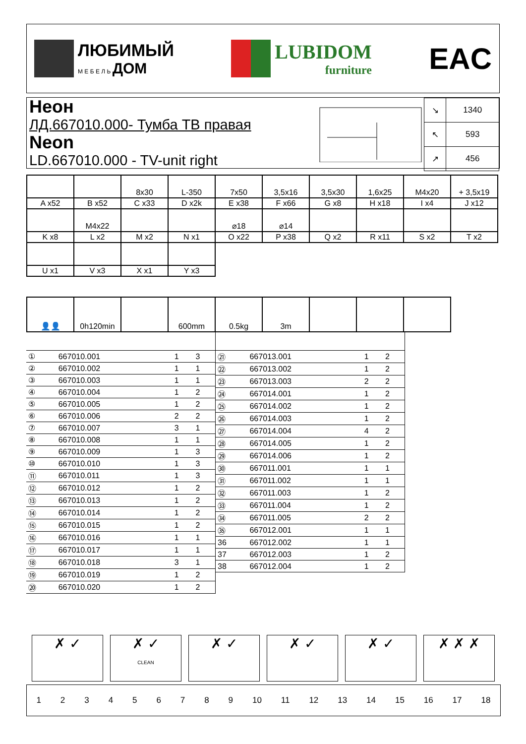ЛЮБИМЫЙ
М Е Б Е Л Ь ДОМ
LUBIDOM
furniture
EAC
Неон
ЛД.667010.000- Тумба ТВ правая
Neon
LD.667010.000 - TV-unit right
| ↘ | 1340 |
| ↖ | 593 |
| ↗ | 456 |
| | | 8x30 | L-350 | 7x50 | 3,5x16 | 3,5x30 | 1,6x25 | M4x20 | + 3,5x19 |
| A x52 | B x52 | C x33 | D x2k | E x38 | F x66 | G x8 | H x18 | I x4 | J x12 |
| | M4x22 | | | ⌀18 | ⌀14 | | | | |
| K x8 | L x2 | M x2 | N x1 | O x22 | P x38 | Q x2 | R x11 | S x2 | T x2 |
| U x1 | V x3 | X x1 | Y x3 | | | | | | |
| 👤👤 | 0h120min | | 600mm | 0.5kg | 3m | | | |
| ① | 667010.001 | 1 | 3 |
| ② | 667010.002 | 1 | 1 |
| ③ | 667010.003 | 1 | 1 |
| ④ | 667010.004 | 1 | 2 |
| ⑤ | 667010.005 | 1 | 2 |
| ⑥ | 667010.006 | 2 | 2 |
| ⑦ | 667010.007 | 3 | 1 |
| ⑧ | 667010.008 | 1 | 1 |
| ⑨ | 667010.009 | 1 | 3 |
| ⑩ | 667010.010 | 1 | 3 |
| ⑪ | 667010.011 | 1 | 3 |
| ⑫ | 667010.012 | 1 | 2 |
| ⑬ | 667010.013 | 1 | 2 |
| ⑭ | 667010.014 | 1 | 2 |
| ⑮ | 667010.015 | 1 | 2 |
| ⑯ | 667010.016 | 1 | 1 |
| ⑰ | 667010.017 | 1 | 1 |
| ⑱ | 667010.018 | 3 | 1 |
| ⑲ | 667010.019 | 1 | 2 |
| ⑳ | 667010.020 | 1 | 2 |
| ㉑ | 667013.001 | 1 | 2 |
| ㉒ | 667013.002 | 1 | 2 |
| ㉓ | 667013.003 | 2 | 2 |
| ㉔ | 667014.001 | 1 | 2 |
| ㉕ | 667014.002 | 1 | 2 |
| ㉖ | 667014.003 | 1 | 2 |
| ㉗ | 667014.004 | 4 | 2 |
| ㉘ | 667014.005 | 1 | 2 |
| ㉙ | 667014.006 | 1 | 2 |
| ㉚ | 667011.001 | 1 | 1 |
| ㉛ | 667011.002 | 1 | 1 |
| ㉜ | 667011.003 | 1 | 2 |
| ㉝ | 667011.004 | 1 | 2 |
| ㉞ | 667011.005 | 2 | 2 |
| ㉟ | 667012.001 | 1 | 1 |
| 36 | 667012.002 | 1 | 1 |
| 37 | 667012.003 | 1 | 2 |
| 38 | 667012.004 | 1 | 2 |
✗ ✓ ✗ ✓
CLEAN
✗ ✓ ✗ ✓ ✗ ✓ ✗ ✗ ✗
1 2 3 4 5 6 7 8 9 10 11 12 13 14 15 16 17 18